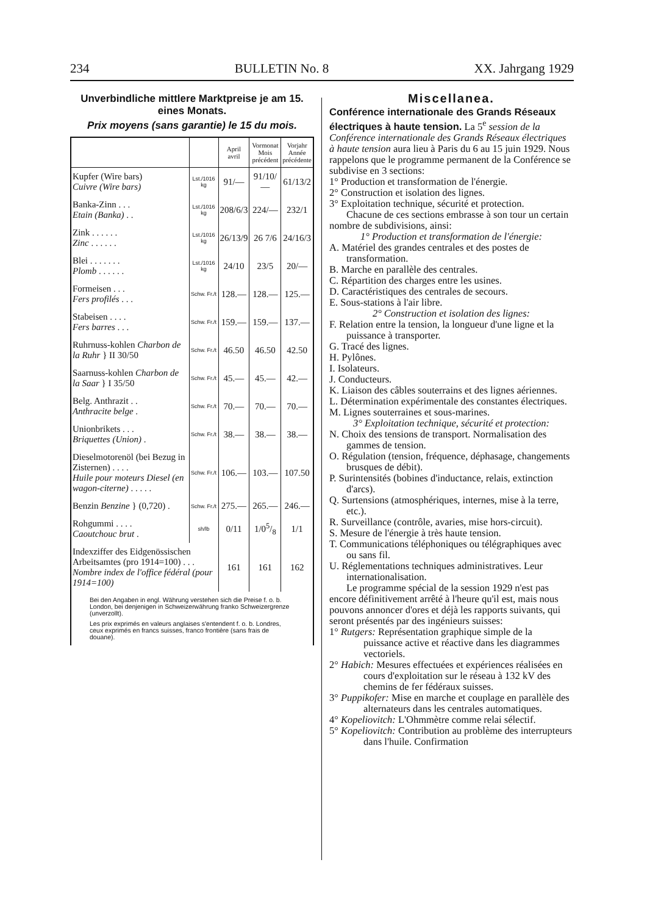234 BULLETIN No. 8 XX. Jahrgang 1929
Unverbindliche mittlere Marktpreise je am 15. eines Monats.
Prix moyens (sans garantie) le 15 du mois.
| | | April avril | Vormonat Mois précédent | Vorjahr Année précédente |
| --- | --- | --- | --- | --- |
| Kupfer (Wire bars) Cuivre (Wire bars) | Lst./1016 kg | 91/— | 91/10/— | 61/13/2 |
| Banka-Zinn . . . Etain (Banka) . . | Lst./1016 kg | 208/6/3 | 224/— | 232/1 |
| Zink . . . . . . Zinc . . . . . . | Lst./1016 kg | 26/13/9 | 26 7/6 | 24/16/3 |
| Blei . . . . . . . Plomb . . . . . . | Lst./1016 kg | 24/10 | 23/5 | 20/— |
| Formeisen . . . Fers profilés . . . | Schw. Fr./t | 128.— | 128.— | 125.— |
| Stabeisen . . . . Fers barres . . . | Schw. Fr./t | 159.— | 159.— | 137.— |
| Ruhrnuss-kohlen Charbon de la Ruhr } II 30/50 | Schw. Fr./t | 46.50 | 46.50 | 42.50 |
| Saarnuss-kohlen Charbon de la Saar } I 35/50 | Schw. Fr./t | 45.— | 45.— | 42.— |
| Belg. Anthrazit . . Anthracite belge . | Schw. Fr./t | 70.— | 70.— | 70.— |
| Unionbrikets . . . Briquettes (Union) . | Schw. Fr./t | 38.— | 38.— | 38.— |
| Dieselmotorenöl (bei Bezug in Zisternen) . . . . Huile pour moteurs Diesel (en wagon-citerne) . . . . . | Schw. Fr./t | 106.— | 103.— | 107.50 |
| Benzin Benzine } (0,720) . | Schw. Fr./t | 275.— | 265.— | 246.— |
| Rohgummi . . . . Caoutchouc brut . | sh/lb | 0/11 | 1/05/8 | 1/1 |
| Indexziffer des Eidgenössischen Arbeitsamtes (pro 1914=100) . . . Nombre index de l'office fédéral (pour 1914=100) | | 161 | 161 | 162 |
Bei den Angaben in engl. Währung verstehen sich die Preise f. o. b. London, bei denjenigen in Schweizerwährung franko Schweizergrenze (unverzollt).
Les prix exprimés en valeurs anglaises s'entendent f. o. b. Londres, ceux exprimés en francs suisses, franco frontière (sans frais de douane).
Miscellanea.
Conférence internationale des Grands Réseaux électriques à haute tension. La 5<sup>e</sup> session de la Conférence internationale des Grands Réseaux électriques à haute tension aura lieu à Paris du 6 au 15 juin 1929. Nous rappelons que le programme permanent de la Conférence se subdivise en 3 sections:
1° Production et transformation de l'énergie.
2° Construction et isolation des lignes.
3° Exploitation technique, sécurité et protection.
Chacune de ces sections embrasse à son tour un certain nombre de subdivisions, ainsi:
1° Production et transformation de l'énergie:
A. Matériel des grandes centrales et des postes de transformation.
B. Marche en parallèle des centrales.
C. Répartition des charges entre les usines.
D. Caractéristiques des centrales de secours.
E. Sous-stations à l'air libre.
2° Construction et isolation des lignes:
F. Relation entre la tension, la longueur d'une ligne et la puissance à transporter.
G. Tracé des lignes.
H. Pylônes.
I. Isolateurs.
J. Conducteurs.
K. Liaison des câbles souterrains et des lignes aériennes.
L. Détermination expérimentale des constantes électriques.
M. Lignes souterraines et sous-marines.
3° Exploitation technique, sécurité et protection:
N. Choix des tensions de transport. Normalisation des gammes de tension.
O. Régulation (tension, fréquence, déphasage, changements brusques de débit).
P. Surintensités (bobines d'inductance, relais, extinction d'arcs).
Q. Surtensions (atmosphériques, internes, mise à la terre, etc.).
R. Surveillance (contrôle, avaries, mise hors-circuit).
S. Mesure de l'énergie à très haute tension.
T. Communications téléphoniques ou télégraphiques avec ou sans fil.
U. Réglementations techniques administratives. Leur internationalisation.
Le programme spécial de la session 1929 n'est pas encore définitivement arrêté à l'heure qu'il est, mais nous pouvons annoncer d'ores et déjà les rapports suivants, qui seront présentés par des ingénieurs suisses:
1° Rutgers: Représentation graphique simple de la puissance active et réactive dans les diagrammes vectoriels.
2° Habich: Mesures effectuées et expériences réalisées en cours d'exploitation sur le réseau à 132 kV des chemins de fer fédéraux suisses.
3° Puppikofer: Mise en marche et couplage en parallèle des alternateurs dans les centrales automatiques.
4° Kopeliovitch: L'Ohmmètre comme relai sélectif.
5° Kopeliovitch: Contribution au problème des interrupteurs dans l'huile. Confirmation